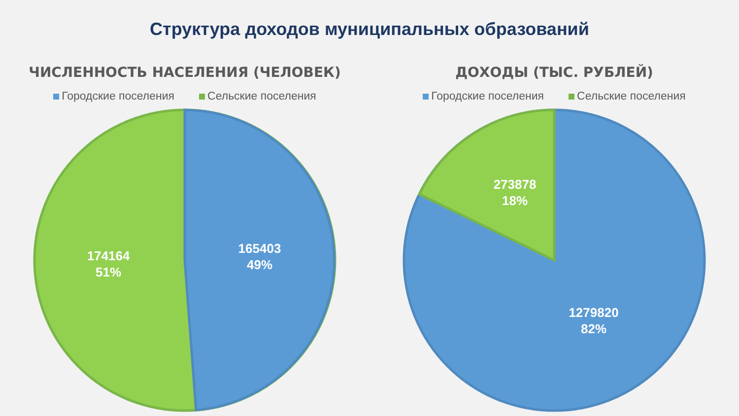Структура доходов муниципальных образований
ЧИСЛЕННОСТЬ НАСЕЛЕНИЯ (ЧЕЛОВЕК)
Городские поселения Сельские поселения
165403
49%
174164
51%
ДОХОДЫ (ТЫС. РУБЛЕЙ)
Городские поселения Сельские поселения
273878
18%
1279820
82%